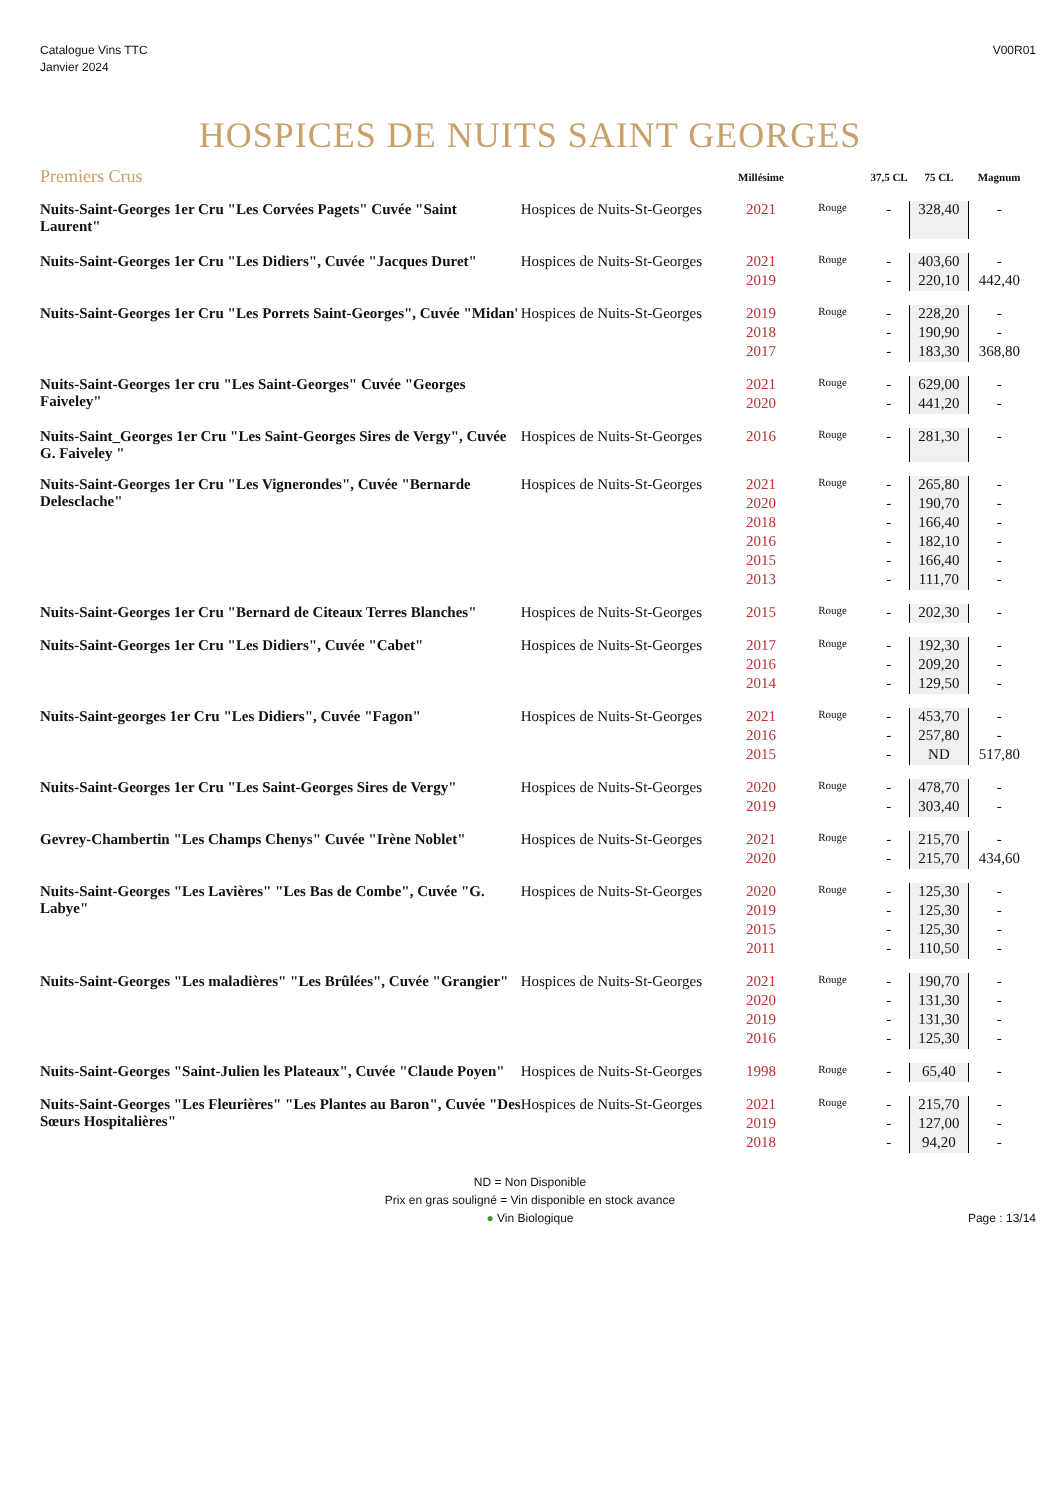Catalogue Vins TTC
Janvier 2024
V00R01
HOSPICES DE NUITS SAINT GEORGES
| Premiers Crus | | Millésime | | 37,5 CL | 75 CL | Magnum |
| --- | --- | --- | --- | --- | --- | --- |
| Nuits-Saint-Georges 1er Cru "Les Corvées Pagets" Cuvée "Saint Laurent" | Hospices de Nuits-St-Georges | 2021 | Rouge | - | 328,40 | - |
| Nuits-Saint-Georges 1er Cru "Les Didiers", Cuvée "Jacques Duret" | Hospices de Nuits-St-Georges | 2021 | Rouge | - | 403,60 | - |
| | | 2019 | | - | 220,10 | 442,40 |
| Nuits-Saint-Georges 1er Cru "Les Porrets Saint-Georges", Cuvée "Midan' | Hospices de Nuits-St-Georges | 2019 | Rouge | - | 228,20 | - |
| | | 2018 | | - | 190,90 | - |
| | | 2017 | | - | 183,30 | 368,80 |
| Nuits-Saint-Georges 1er cru "Les Saint-Georges" Cuvée "Georges Faiveley" | | 2021 | Rouge | - | 629,00 | - |
| | | 2020 | | - | 441,20 | - |
| Nuits-Saint_Georges 1er Cru "Les Saint-Georges Sires de Vergy", Cuvée G. Faiveley " | Hospices de Nuits-St-Georges | 2016 | Rouge | - | 281,30 | - |
| Nuits-Saint-Georges 1er Cru "Les Vignerondes", Cuvée "Bernarde Delesclache" | Hospices de Nuits-St-Georges | 2021 | Rouge | - | 265,80 | - |
| | | 2020 | | - | 190,70 | - |
| | | 2018 | | - | 166,40 | - |
| | | 2016 | | - | 182,10 | - |
| | | 2015 | | - | 166,40 | - |
| | | 2013 | | - | 111,70 | - |
| Nuits-Saint-Georges 1er Cru "Bernard de Citeaux Terres Blanches" | Hospices de Nuits-St-Georges | 2015 | Rouge | - | 202,30 | - |
| Nuits-Saint-Georges 1er Cru "Les Didiers", Cuvée "Cabet" | Hospices de Nuits-St-Georges | 2017 | Rouge | - | 192,30 | - |
| | | 2016 | | - | 209,20 | - |
| | | 2014 | | - | 129,50 | - |
| Nuits-Saint-georges 1er Cru "Les Didiers", Cuvée "Fagon" | Hospices de Nuits-St-Georges | 2021 | Rouge | - | 453,70 | - |
| | | 2016 | | - | 257,80 | - |
| | | 2015 | | - | ND | 517,80 |
| Nuits-Saint-Georges 1er Cru "Les Saint-Georges Sires de Vergy" | Hospices de Nuits-St-Georges | 2020 | Rouge | - | 478,70 | - |
| | | 2019 | | - | 303,40 | - |
| Gevrey-Chambertin "Les Champs Chenys" Cuvée "Irène Noblet" | Hospices de Nuits-St-Georges | 2021 | Rouge | - | 215,70 | - |
| | | 2020 | | - | 215,70 | 434,60 |
| Nuits-Saint-Georges "Les Lavières" "Les Bas de Combe", Cuvée "G. Labye" | Hospices de Nuits-St-Georges | 2020 | Rouge | - | 125,30 | - |
| | | 2019 | | - | 125,30 | - |
| | | 2015 | | - | 125,30 | - |
| | | 2011 | | - | 110,50 | - |
| Nuits-Saint-Georges "Les maladières" "Les Brûlées", Cuvée "Grangier" | Hospices de Nuits-St-Georges | 2021 | Rouge | - | 190,70 | - |
| | | 2020 | | - | 131,30 | - |
| | | 2019 | | - | 131,30 | - |
| | | 2016 | | - | 125,30 | - |
| Nuits-Saint-Georges "Saint-Julien les Plateaux", Cuvée "Claude Poyen" | Hospices de Nuits-St-Georges | 1998 | Rouge | - | 65,40 | - |
| Nuits-Saint-Georges "Les Fleurières" "Les Plantes au Baron", Cuvée "Des Sœurs Hospitalières" | Hospices de Nuits-St-Georges | 2021 | Rouge | - | 215,70 | - |
| | | 2019 | | - | 127,00 | - |
| | | 2018 | | - | 94,20 | - |
ND = Non Disponible
Prix en gras souligné = Vin disponible en stock avance
● Vin Biologique
Page : 13/14